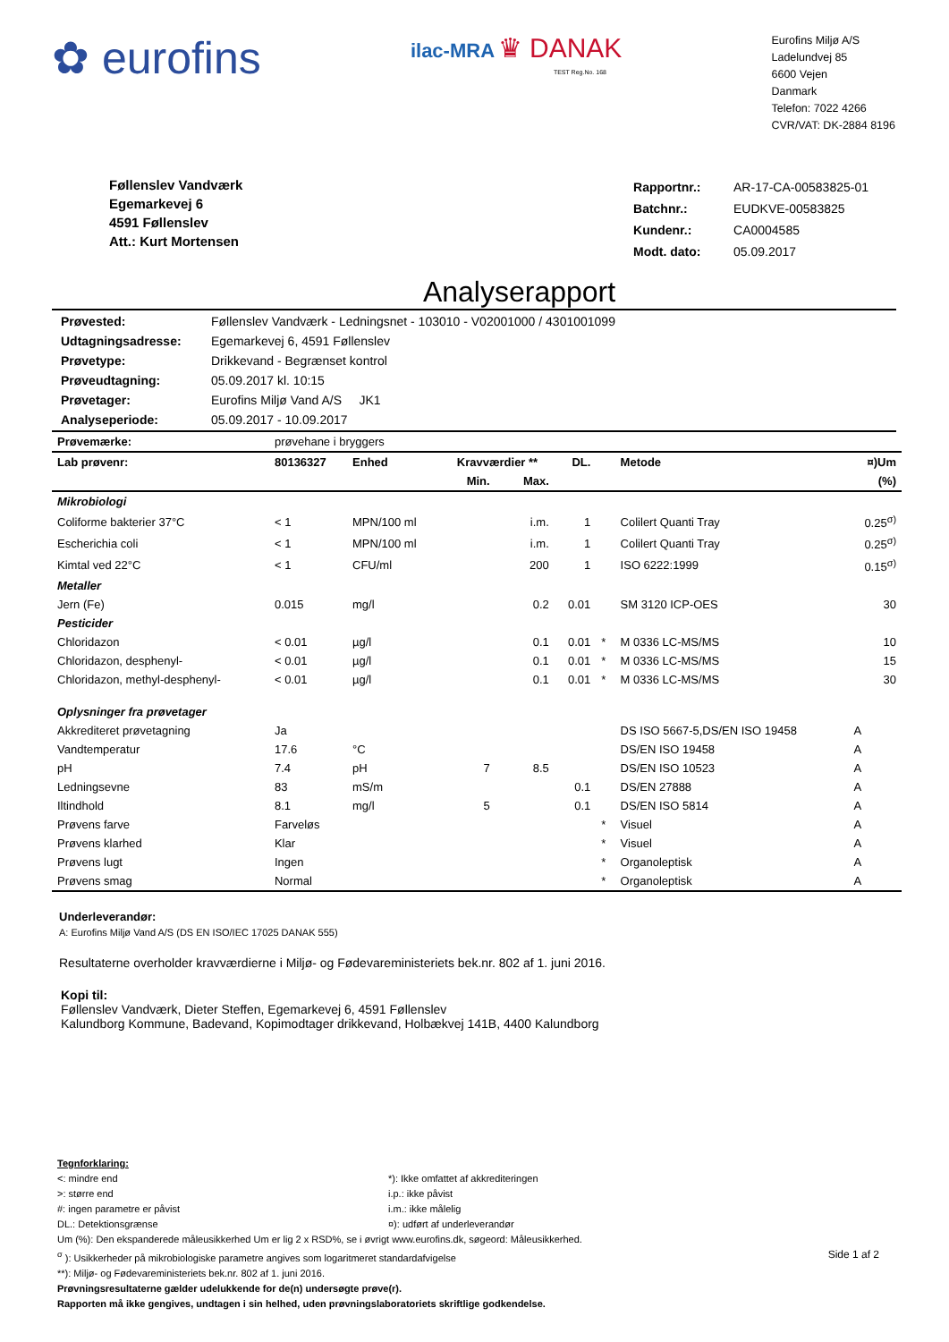✿ eurofins
ilac-MRA ♛ DANAK
TEST Reg.No. 168
Eurofins Miljø A/S
Ladelundvej 85
6600 Vejen
Danmark
Telefon: 7022 4266
CVR/VAT: DK-2884 8196
Føllenslev Vandværk
Egemarkevej 6
4591 Føllenslev
Att.: Kurt Mortensen
| Rapportnr.: | AR-17-CA-00583825-01 |
| Batchnr.: | EUDKVE-00583825 |
| Kundenr.: | CA0004585 |
| Modt. dato: | 05.09.2017 |
Analyserapport
| Prøvested: | Føllenslev Vandværk - Ledningsnet - 103010 - V02001000 / 4301001099 |
| Udtagningsadresse: | Egemarkevej 6, 4591 Føllenslev |
| Prøvetype: | Drikkevand - Begrænset kontrol |
| Prøveudtagning: | 05.09.2017 kl. 10:15 |
| Prøvetager: | Eurofins Miljø Vand A/S JK1 |
| Analyseperiode: | 05.09.2017 - 10.09.2017 |
| Prøvemærke: | prøvehane i bryggers | | | | | | | |
| Lab prøvenr: | 80136327 | Enhed | Kravværdier ** | | DL. | | Metode | ¤)Um |
| | | | Min. | Max. | | | | (%) |
| Mikrobiologi | | | | | | | | |
| Coliforme bakterier 37°C | < 1 | MPN/100 ml | | i.m. | 1 | | Colilert Quanti Tray | 0.25<sup>σ)</sup> |
| Escherichia coli | < 1 | MPN/100 ml | | i.m. | 1 | | Colilert Quanti Tray | 0.25<sup>σ)</sup> |
| Kimtal ved 22°C | < 1 | CFU/ml | | 200 | 1 | | ISO 6222:1999 | 0.15<sup>σ)</sup> |
| Metaller | | | | | | | | |
| Jern (Fe) | 0.015 | mg/l | | 0.2 | 0.01 | | SM 3120 ICP-OES | 30 |
| Pesticider | | | | | | | | |
| Chloridazon | < 0.01 | µg/l | | 0.1 | 0.01 | * | M 0336 LC-MS/MS | 10 |
| Chloridazon, desphenyl- | < 0.01 | µg/l | | 0.1 | 0.01 | * | M 0336 LC-MS/MS | 15 |
| Chloridazon, methyl-desphenyl- | < 0.01 | µg/l | | 0.1 | 0.01 | * | M 0336 LC-MS/MS | 30 |
| Oplysninger fra prøvetager | | | | | | | | |
| Akkrediteret prøvetagning | Ja | | | | | | DS ISO 5667-5,DS/EN ISO 19458 | A |
| Vandtemperatur | 17.6 | °C | | | | | DS/EN ISO 19458 | A |
| pH | 7.4 | pH | 7 | 8.5 | | | DS/EN ISO 10523 | A |
| Ledningsevne | 83 | mS/m | | | 0.1 | | DS/EN 27888 | A |
| Iltindhold | 8.1 | mg/l | 5 | | 0.1 | | DS/EN ISO 5814 | A |
| Prøvens farve | Farveløs | | | | | * | Visuel | A |
| Prøvens klarhed | Klar | | | | | * | Visuel | A |
| Prøvens lugt | Ingen | | | | | * | Organoleptisk | A |
| Prøvens smag | Normal | | | | | * | Organoleptisk | A |
Underleverandør:
A: Eurofins Miljø Vand A/S (DS EN ISO/IEC 17025 DANAK 555)
Resultaterne overholder kravværdierne i Miljø- og Fødevareministeriets bek.nr. 802 af 1. juni 2016.
Kopi til:
Føllenslev Vandværk, Dieter Steffen, Egemarkevej 6, 4591 Føllenslev
Kalundborg Kommune, Badevand, Kopimodtager drikkevand, Holbækvej 141B, 4400 Kalundborg
Tegnforklaring:
<: mindre end
>: større end
#: ingen parametre er påvist
DL.: Detektionsgrænse
*): Ikke omfattet af akkrediteringen
i.p.: ikke påvist
i.m.: ikke målelig
¤): udført af underleverandør
Um (%): Den ekspanderede måleusikkerhed Um er lig 2 x RSD%, se i øvrigt www.eurofins.dk, søgeord: Måleusikkerhed.
<sup>σ</sup> ): Usikkerheder på mikrobiologiske parametre angives som logaritmeret standardafvigelse Side 1 af 2
**): Miljø- og Fødevareministeriets bek.nr. 802 af 1. juni 2016.
Prøvningsresultaterne gælder udelukkende for de(n) undersøgte prøve(r).
Rapporten må ikke gengives, undtagen i sin helhed, uden prøvningslaboratoriets skriftlige godkendelse.